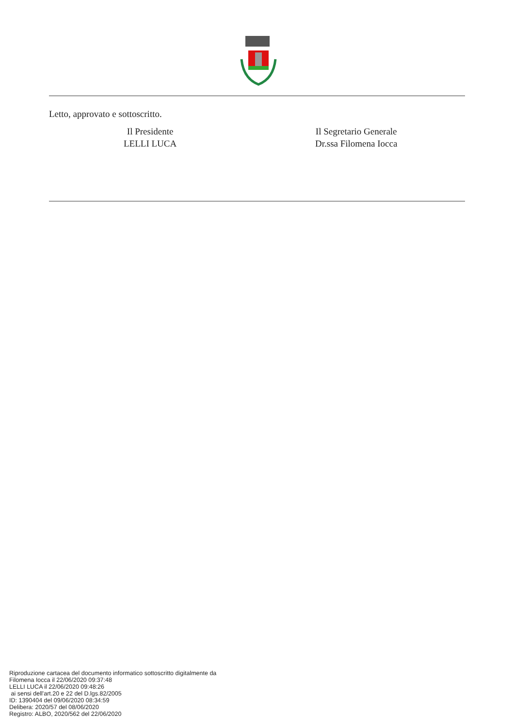Letto, approvato e sottoscritto.
Il Presidente
LELLI LUCA
Il Segretario Generale
Dr.ssa Filomena Iocca
Riproduzione cartacea del documento informatico sottoscritto digitalmente da
Filomena Iocca il 22/06/2020 09:37:48
LELLI LUCA il 22/06/2020 09:48:26
ai sensi dell'art.20 e 22 del D.lgs.82/2005
ID: 1390404 del 09/06/2020 08:34:59
Delibera: 2020/57 del 08/06/2020
Registro: ALBO, 2020/562 del 22/06/2020